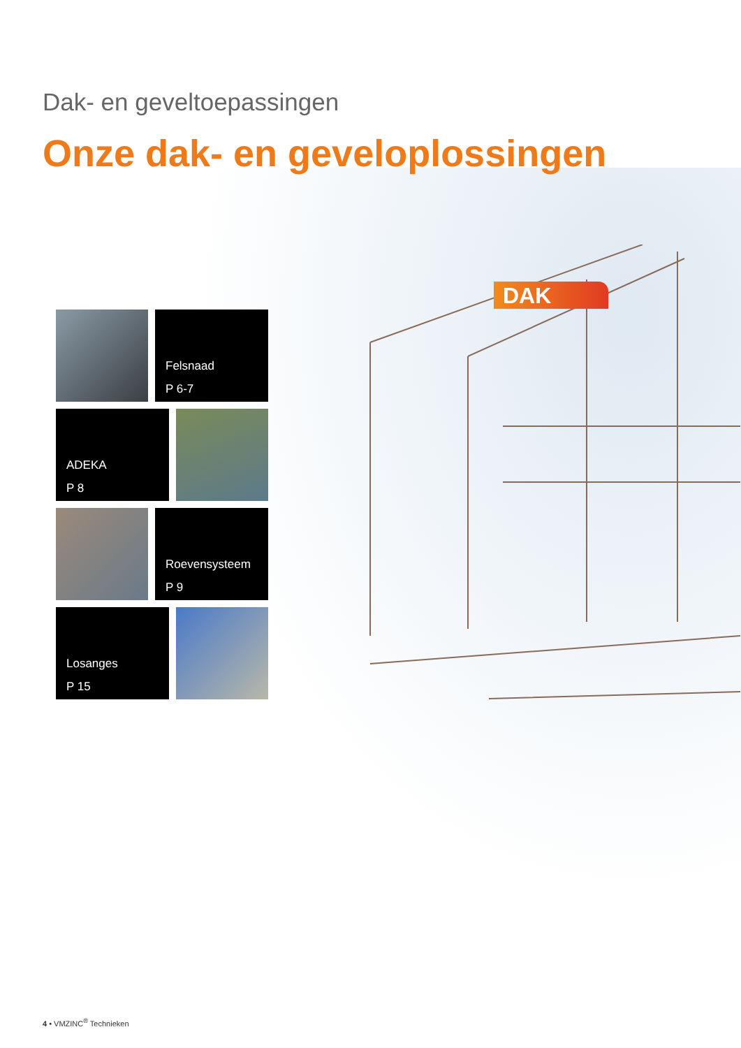Dak- en geveltoepassingen
Onze dak- en geveloplossingen
DAK
Felsnaad
P 6-7
ADEKA
P 8
Roevensysteem
P 9
Losanges
P 15
4 • VMZINC<sup>®</sup> Technieken